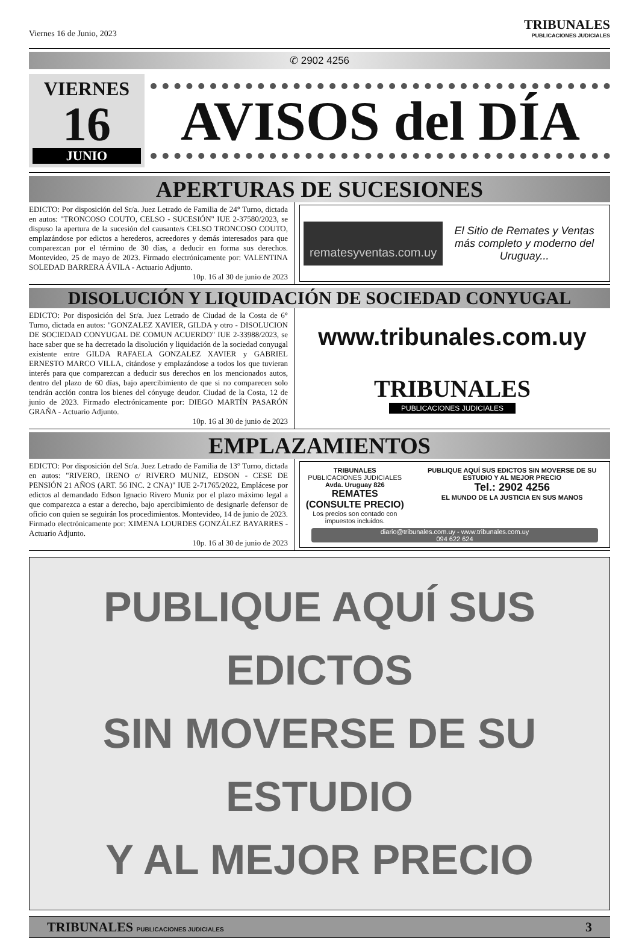Viernes 16 de Junio, 2023
TRIBUNALES
PUBLICACIONES JUDICIALES
✆ 2902 4256
VIERNES
16
JUNIO
AVISOS del DÍA
APERTURAS DE SUCESIONES
EDICTO: Por disposición del Sr/a. Juez Letrado de Familia de 24° Turno, dictada en autos: "TRONCOSO COUTO, CELSO - SUCESIÓN" IUE 2-37580/2023, se dispuso la apertura de la sucesión del causante/s CELSO TRONCOSO COUTO, emplazándose por edictos a herederos, acreedores y demás interesados para que comparezcan por el término de 30 días, a deducir en forma sus derechos. Montevideo, 25 de mayo de 2023. Firmado electrónicamente por: VALENTINA SOLEDAD BARRERA ÁVILA - Actuario Adjunto.
10p. 16 al 30 de junio de 2023
rematesyventas.com.uy
El Sitio de Remates y Ventas más completo y moderno del Uruguay...
DISOLUCIÓN Y LIQUIDACIÓN DE SOCIEDAD CONYUGAL
EDICTO: Por disposición del Sr/a. Juez Letrado de Ciudad de la Costa de 6° Turno, dictada en autos: "GONZALEZ XAVIER, GILDA y otro - DISOLUCION DE SOCIEDAD CONYUGAL DE COMUN ACUERDO" IUE 2-33988/2023, se hace saber que se ha decretado la disolución y liquidación de la sociedad conyugal existente entre GILDA RAFAELA GONZALEZ XAVIER y GABRIEL ERNESTO MARCO VILLA, citándose y emplazándose a todos los que tuvieran interés para que comparezcan a deducir sus derechos en los mencionados autos, dentro del plazo de 60 días, bajo apercibimiento de que si no comparecen solo tendrán acción contra los bienes del cónyuge deudor. Ciudad de la Costa, 12 de junio de 2023. Firmado electrónicamente por: DIEGO MARTÍN PASARÓN GRAÑA - Actuario Adjunto.
10p. 16 al 30 de junio de 2023
www.tribunales.com.uy
TRIBUNALES
PUBLICACIONES JUDICIALES
EMPLAZAMIENTOS
EDICTO: Por disposición del Sr/a. Juez Letrado de Familia de 13° Turno, dictada en autos: "RIVERO, IRENO c/ RIVERO MUNIZ, EDSON - CESE DE PENSIÓN 21 AÑOS (ART. 56 INC. 2 CNA)" IUE 2-71765/2022, Emplácese por edictos al demandado Edson Ignacio Rivero Muniz por el plazo máximo legal a que comparezca a estar a derecho, bajo apercibimiento de designarle defensor de oficio con quien se seguirán los procedimientos. Montevideo, 14 de junio de 2023. Firmado electrónicamente por: XIMENA LOURDES GONZÁLEZ BAYARRES - Actuario Adjunto.
10p. 16 al 30 de junio de 2023
TRIBUNALES
PUBLICACIONES JUDICIALES
Avda. Uruguay 826
REMATES (CONSULTE PRECIO)
Los precios son contado con impuestos incluidos.
PUBLIQUE AQUÍ SUS EDICTOS SIN MOVERSE DE SU ESTUDIO Y AL MEJOR PRECIO
Tel.: 2902 4256
EL MUNDO DE LA JUSTICIA EN SUS MANOS
diario@tribunales.com.uy - www.tribunales.com.uy
094 622 624
PUBLIQUE AQUÍ SUS EDICTOS
SIN MOVERSE DE SU ESTUDIO
Y AL MEJOR PRECIO
TRIBUNALES PUBLICACIONES JUDICIALES
3